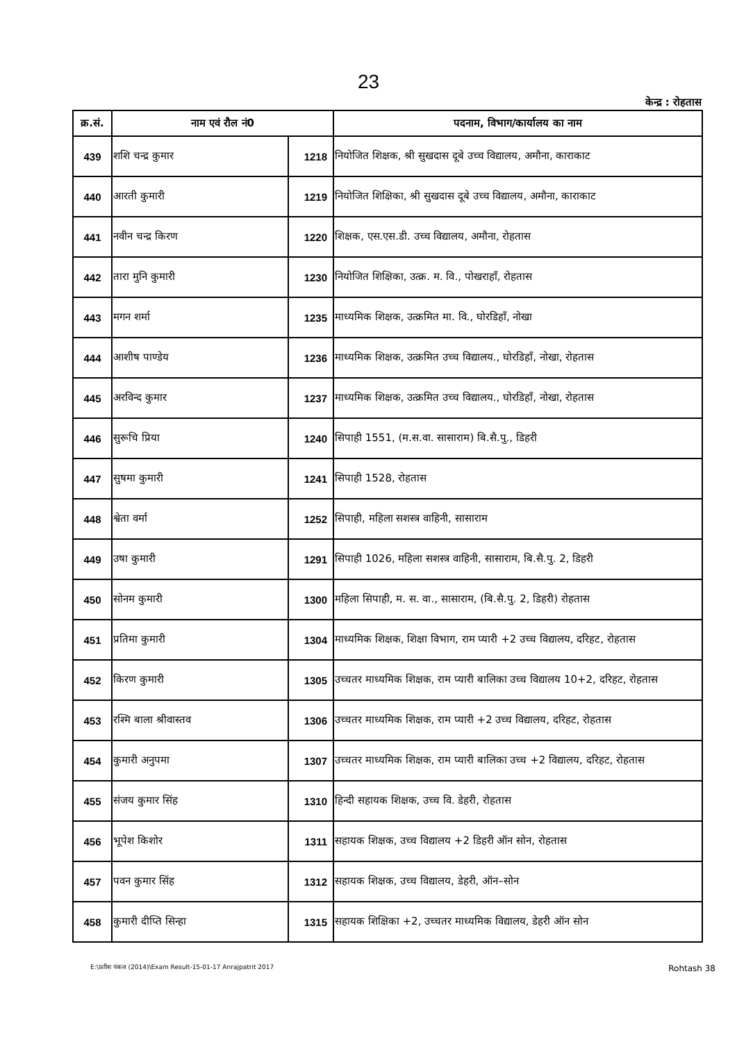23
केन्द्र : रोहतास
| क्र.सं. | नाम एवं रौल नं0 | | पदनाम, विभाग/कार्यालय का नाम |
| --- | --- | --- | --- |
| 439 | शशि चन्द्र कुमार | 1218 | नियोजित शिक्षक, श्री सुखदास दूबे उच्च विद्यालय, अमौना, काराकाट |
| 440 | आरती कुमारी | 1219 | नियोजित शिक्षिका, श्री सुखदास दूबे उच्च विद्यालय, अमौना, काराकाट |
| 441 | नवीन चन्द्र किरण | 1220 | शिक्षक, एस.एस.डी. उच्च विद्यालय, अमौना, रोहतास |
| 442 | तारा मुनि कुमारी | 1230 | नियोजित शिक्षिका, उत्क्र. म. वि., पोखराहाँ, रोहतास |
| 443 | मगन शर्मा | 1235 | माध्यमिक शिक्षक, उत्क्रमित मा. वि., घोरडिहाँ, नोखा |
| 444 | आशीष पाण्डेय | 1236 | माध्यमिक शिक्षक, उत्क्रमित उच्च विद्यालय., घोरडिहाँ, नोखा, रोहतास |
| 445 | अरविन्द कुमार | 1237 | माध्यमिक शिक्षक, उत्क्रमित उच्च विद्यालय., घोरडिहाँ, नोखा, रोहतास |
| 446 | सुरूचि प्रिया | 1240 | सिपाही 1551, (म.स.वा. सासाराम) बि.सै.पु., डिहरी |
| 447 | सुषमा कुमारी | 1241 | सिपाही 1528, रोहतास |
| 448 | श्वेता वर्मा | 1252 | सिपाही, महिला सशस्त्र वाहिनी, सासाराम |
| 449 | उषा कुमारी | 1291 | सिपाही 1026, महिला सशस्त्र वाहिनी, सासाराम, बि.सै.पु. 2, डिहरी |
| 450 | सोनम कुमारी | 1300 | महिला सिपाही, म. स. वा., सासाराम, (बि.सै.पु. 2, डिहरी) रोहतास |
| 451 | प्रतिमा कुमारी | 1304 | माध्यमिक शिक्षक, शिक्षा विभाग, राम प्यारी +2 उच्च विद्यालय, दरिहट, रोहतास |
| 452 | किरण कुमारी | 1305 | उच्चतर माध्यमिक शिक्षक, राम प्यारी बालिका उच्च विद्यालय 10+2, दरिहट, रोहतास |
| 453 | रश्मि बाला श्रीवास्तव | 1306 | उच्चतर माध्यमिक शिक्षक, राम प्यारी +2 उच्च विद्यालय, दरिहट, रोहतास |
| 454 | कुमारी अनुपमा | 1307 | उच्चतर माध्यमिक शिक्षक, राम प्यारी बालिका उच्च +2 विद्यालय, दरिहट, रोहतास |
| 455 | संजय कुमार सिंह | 1310 | हिन्दी सहायक शिक्षक, उच्च वि. डेहरी, रोहतास |
| 456 | भूपेश किशोर | 1311 | सहायक शिक्षक, उच्च विद्यालय +2 डिहरी ऑन सोन, रोहतास |
| 457 | पवन कुमार सिंह | 1312 | सहायक शिक्षक, उच्च विद्यालय, डेहरी, ऑन–सोन |
| 458 | कुमारी दीप्ति सिन्हा | 1315 | सहायक शिक्षिका +2, उच्चतर माध्यमिक विद्यालय, डेहरी ऑन सोन |
E:\प्रतीश पंकज (2014)\Exam Result-15-01-17 Anrajpatrit 2017 Rohtash 38